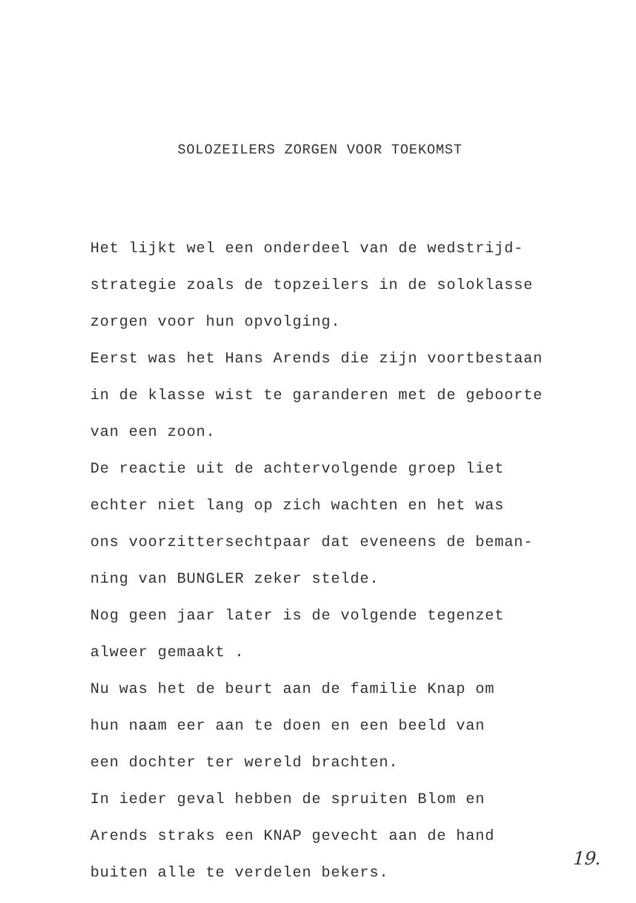SOLOZEILERS ZORGEN VOOR TOEKOMST
Het lijkt wel een onderdeel van de wedstrijd-
strategie zoals de topzeilers in de soloklasse
zorgen voor hun opvolging.
Eerst was het Hans Arends die zijn voortbestaan
in de klasse wist te garanderen met de geboorte
van een zoon.
De reactie uit de achtervolgende groep liet
echter niet lang op zich wachten en het was
ons voorzittersechtpaar dat eveneens de beman-
ning van BUNGLER zeker stelde.
Nog geen jaar later is de volgende tegenzet
alweer gemaakt .
Nu was het de beurt aan de familie Knap om
hun naam eer aan te doen en een beeld van
een dochter ter wereld brachten.
In ieder geval hebben de spruiten Blom en
Arends straks een KNAP gevecht aan de hand
buiten alle te verdelen bekers.
19.